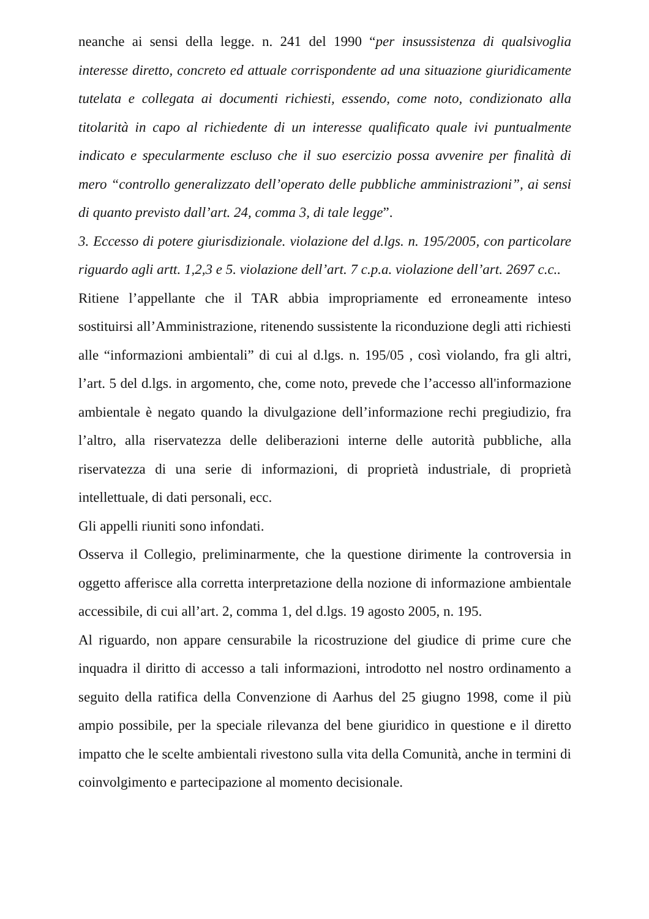neanche ai sensi della legge. n. 241 del 1990 “per insussistenza di qualsivoglia interesse diretto, concreto ed attuale corrispondente ad una situazione giuridicamente tutelata e collegata ai documenti richiesti, essendo, come noto, condizionato alla titolarità in capo al richiedente di un interesse qualificato quale ivi puntualmente indicato e specularmente escluso che il suo esercizio possa avvenire per finalità di mero “controllo generalizzato dell’operato delle pubbliche amministrazioni”, ai sensi di quanto previsto dall’art. 24, comma 3, di tale legge”.
3. Eccesso di potere giurisdizionale. violazione del d.lgs. n. 195/2005, con particolare riguardo agli artt. 1,2,3 e 5. violazione dell’art. 7 c.p.a. violazione dell’art. 2697 c.c..
Ritiene l’appellante che il TAR abbia impropriamente ed erroneamente inteso sostituirsi all’Amministrazione, ritenendo sussistente la riconduzione degli atti richiesti alle “informazioni ambientali” di cui al d.lgs. n. 195/05 , così violando, fra gli altri, l’art. 5 del d.lgs. in argomento, che, come noto, prevede che l’accesso all'informazione ambientale è negato quando la divulgazione dell’informazione rechi pregiudizio, fra l’altro, alla riservatezza delle deliberazioni interne delle autorità pubbliche, alla riservatezza di una serie di informazioni, di proprietà industriale, di proprietà intellettuale, di dati personali, ecc.
Gli appelli riuniti sono infondati.
Osserva il Collegio, preliminarmente, che la questione dirimente la controversia in oggetto afferisce alla corretta interpretazione della nozione di informazione ambientale accessibile, di cui all’art. 2, comma 1, del d.lgs. 19 agosto 2005, n. 195.
Al riguardo, non appare censurabile la ricostruzione del giudice di prime cure che inquadra il diritto di accesso a tali informazioni, introdotto nel nostro ordinamento a seguito della ratifica della Convenzione di Aarhus del 25 giugno 1998, come il più ampio possibile, per la speciale rilevanza del bene giuridico in questione e il diretto impatto che le scelte ambientali rivestono sulla vita della Comunità, anche in termini di coinvolgimento e partecipazione al momento decisionale.